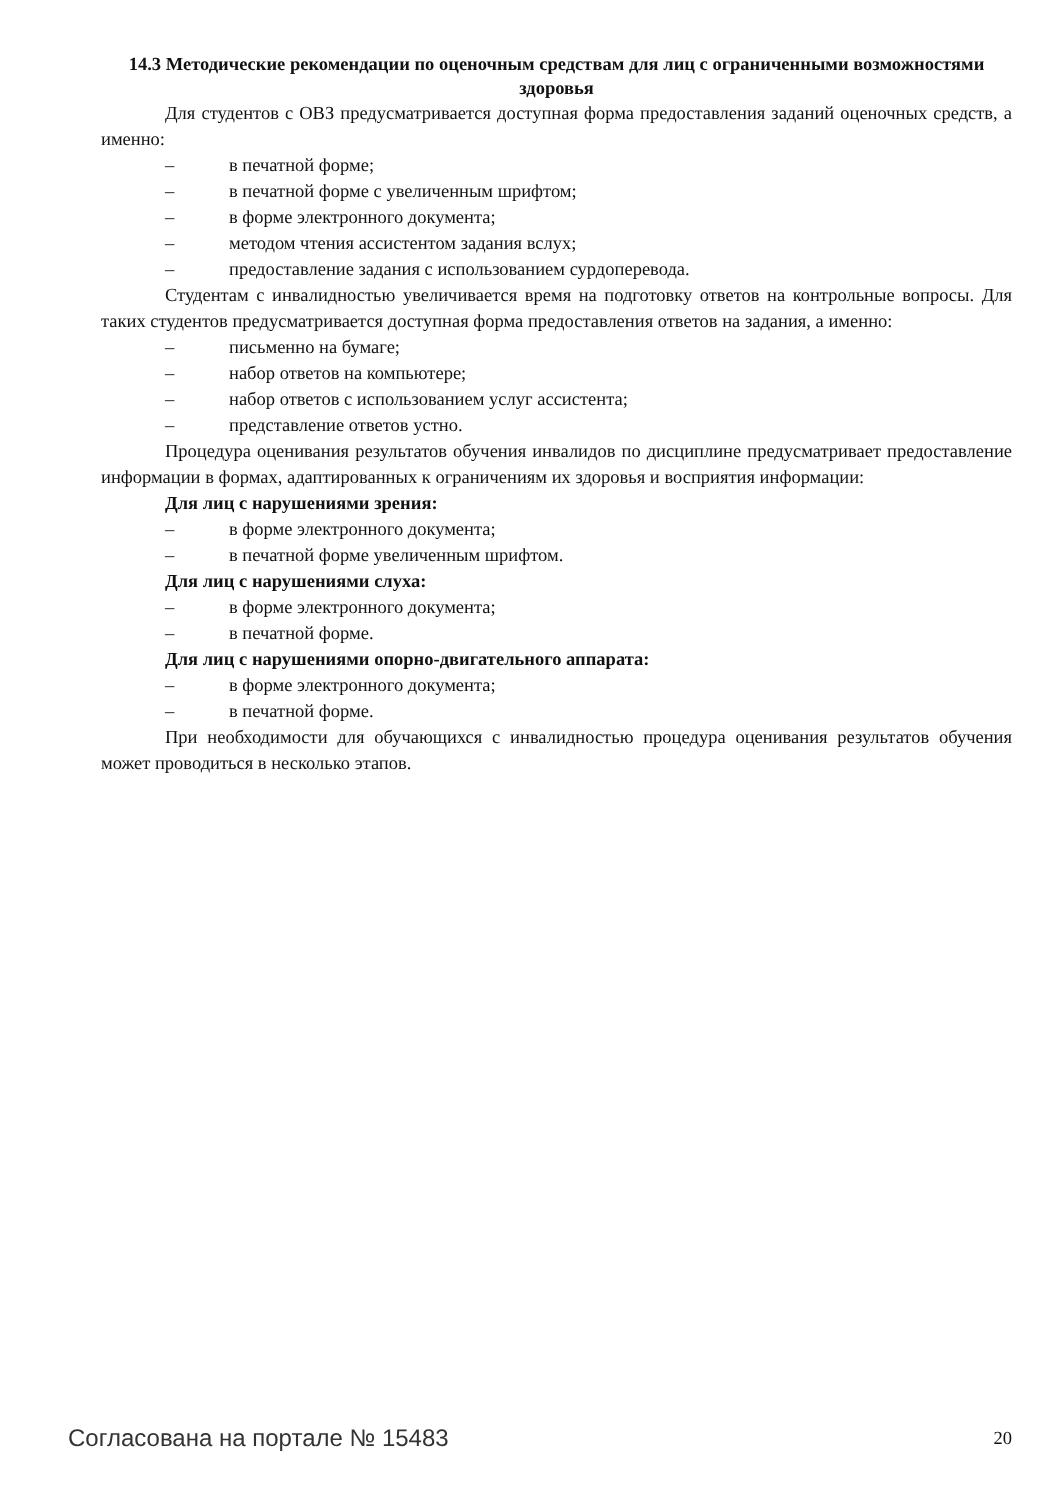14.3 Методические рекомендации по оценочным средствам для лиц с ограниченными возможностями здоровья
Для студентов с ОВЗ предусматривается доступная форма предоставления заданий оценочных средств, а именно:
– в печатной форме;
– в печатной форме с увеличенным шрифтом;
– в форме электронного документа;
– методом чтения ассистентом задания вслух;
– предоставление задания с использованием сурдоперевода.
Студентам с инвалидностью увеличивается время на подготовку ответов на контрольные вопросы. Для таких студентов предусматривается доступная форма предоставления ответов на задания, а именно:
– письменно на бумаге;
– набор ответов на компьютере;
– набор ответов с использованием услуг ассистента;
– представление ответов устно.
Процедура оценивания результатов обучения инвалидов по дисциплине предусматривает предоставление информации в формах, адаптированных к ограничениям их здоровья и восприятия информации:
Для лиц с нарушениями зрения:
– в форме электронного документа;
– в печатной форме увеличенным шрифтом.
Для лиц с нарушениями слуха:
– в форме электронного документа;
– в печатной форме.
Для лиц с нарушениями опорно-двигательного аппарата:
– в форме электронного документа;
– в печатной форме.
При необходимости для обучающихся с инвалидностью процедура оценивания результатов обучения может проводиться в несколько этапов.
Согласована на портале № 15483 20